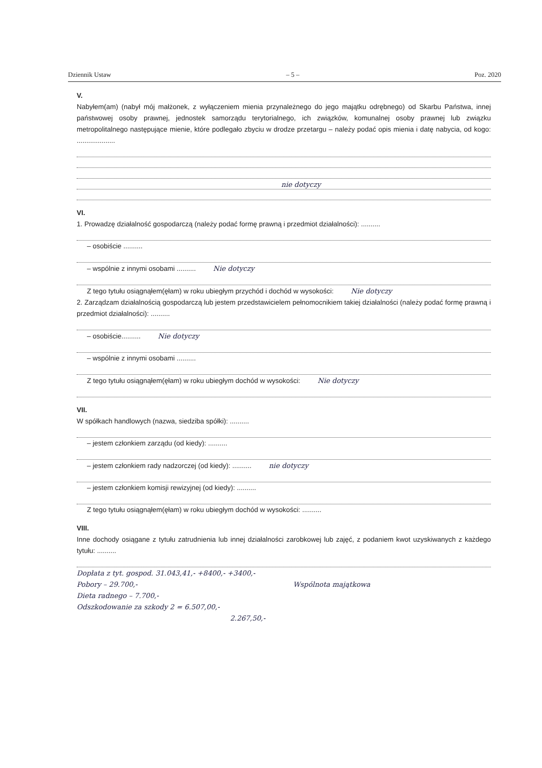Dziennik Ustaw – 5 – Poz. 2020
V.
Nabyłem(am) (nabył mój małżonek, z wyłączeniem mienia przynależnego do jego majątku odrębnego) od Skarbu Państwa, innej państwowej osoby prawnej, jednostek samorządu terytorialnego, ich związków, komunalnej osoby prawnej lub związku metropolitalnego następujące mienie, które podlegało zbyciu w drodze przetargu – należy podać opis mienia i datę nabycia, od kogo: ....................
nie dotyczy
VI.
1. Prowadzę działalność gospodarczą (należy podać formę prawną i przedmiot działalności): ..........
– osobiście ..........
– wspólnie z innymi osobami .......... Nie dotyczy
Z tego tytułu osiągnąłem(ęłam) w roku ubiegłym przychód i dochód w wysokości: Nie dotyczy
2. Zarządzam działalnością gospodarczą lub jestem przedstawicielem pełnomocnikiem takiej działalności (należy podać formę prawną i przedmiot działalności): ..........
– osobiście.......... Nie dotyczy
– wspólnie z innymi osobami ..........
Z tego tytułu osiągnąłem(ęłam) w roku ubiegłym dochód w wysokości: Nie dotyczy
VII.
W spółkach handlowych (nazwa, siedziba spółki): ..........
– jestem członkiem zarządu (od kiedy): ..........
– jestem członkiem rady nadzorczej (od kiedy): .......... nie dotyczy
– jestem członkiem komisji rewizyjnej (od kiedy): ..........
Z tego tytułu osiągnąłem(ęłam) w roku ubiegłym dochód w wysokości: ..........
VIII.
Inne dochody osiągane z tytułu zatrudnienia lub innej działalności zarobkowej lub zajęć, z podaniem kwot uzyskiwanych z każdego tytułu: ..........
Dopłata z tyt. gospod. 31.043,41,- +8400,- +3400,-
Pobory – 29.700,- Wspólnota majątkowa
Dieta radnego – 7.700,-
Odszkodowanie za szkody 2 = 6.507,00,-
2.267,50,-